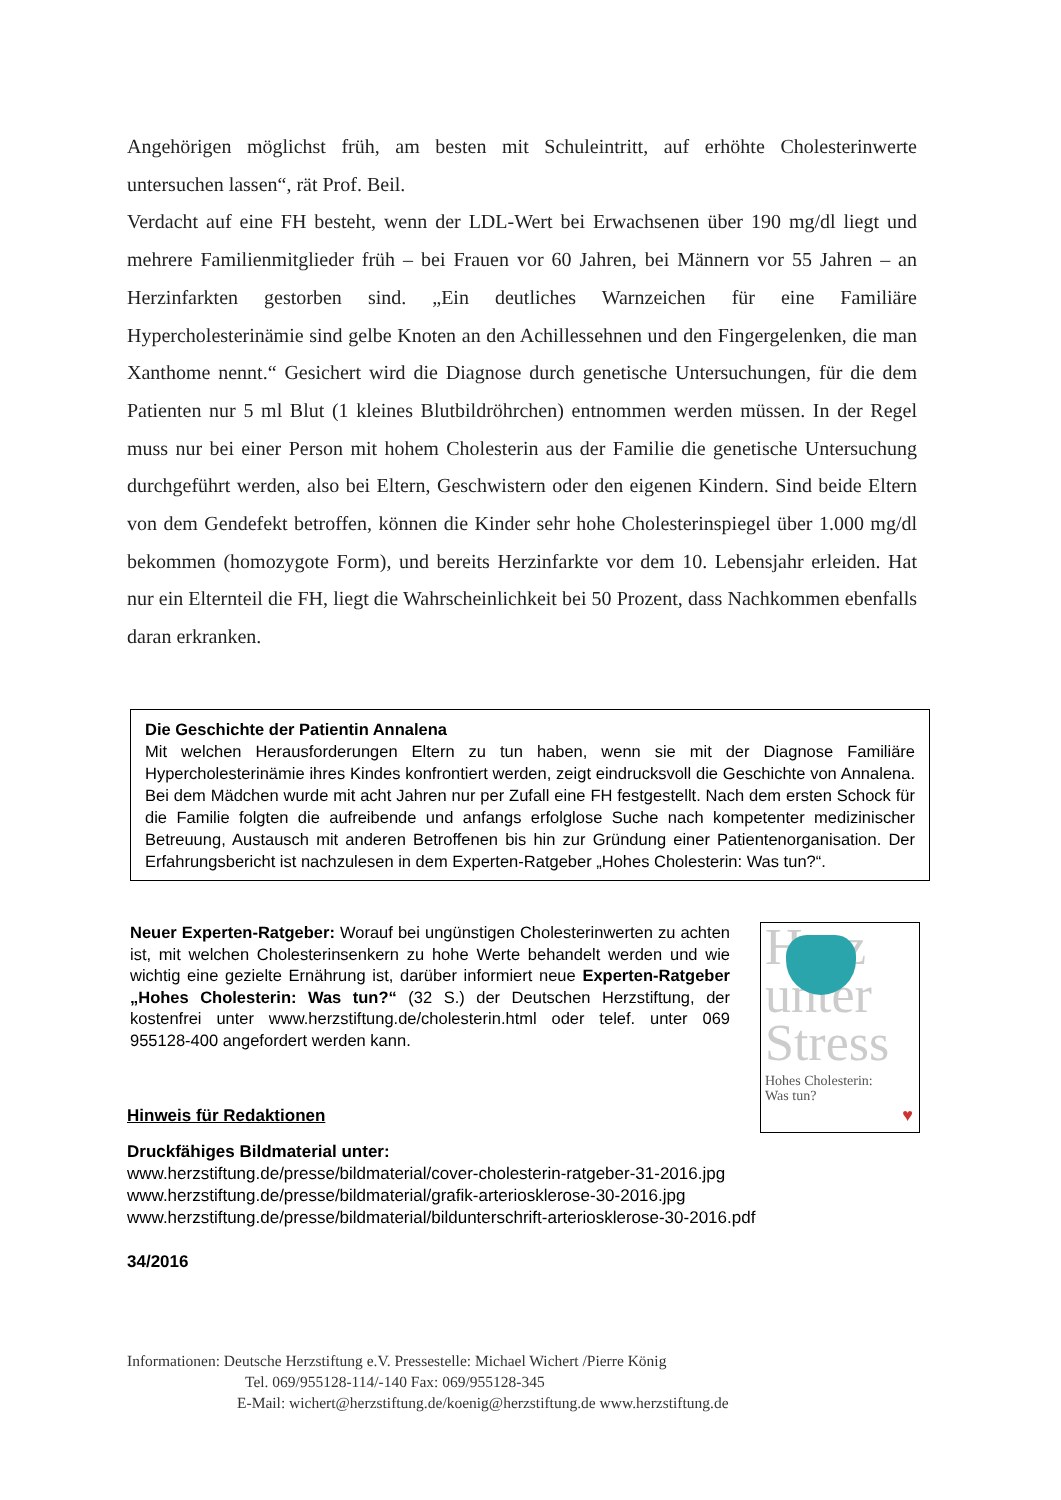Angehörigen möglichst früh, am besten mit Schuleintritt, auf erhöhte Cholesterinwerte untersuchen lassen“, rät Prof. Beil.
Verdacht auf eine FH besteht, wenn der LDL-Wert bei Erwachsenen über 190 mg/dl liegt und mehrere Familienmitglieder früh – bei Frauen vor 60 Jahren, bei Männern vor 55 Jahren – an Herzinfarkten gestorben sind. „Ein deutliches Warnzeichen für eine Familiäre Hypercholesterinämie sind gelbe Knoten an den Achillessehnen und den Fingergelenken, die man Xanthome nennt.“ Gesichert wird die Diagnose durch genetische Untersuchungen, für die dem Patienten nur 5 ml Blut (1 kleines Blutbildröhrchen) entnommen werden müssen. In der Regel muss nur bei einer Person mit hohem Cholesterin aus der Familie die genetische Untersuchung durchgeführt werden, also bei Eltern, Geschwistern oder den eigenen Kindern. Sind beide Eltern von dem Gendefekt betroffen, können die Kinder sehr hohe Cholesterinspiegel über 1.000 mg/dl bekommen (homozygote Form), und bereits Herzinfarkte vor dem 10. Lebensjahr erleiden. Hat nur ein Elternteil die FH, liegt die Wahrscheinlichkeit bei 50 Prozent, dass Nachkommen ebenfalls daran erkranken.
Die Geschichte der Patientin Annalena
Mit welchen Herausforderungen Eltern zu tun haben, wenn sie mit der Diagnose Familiäre Hypercholesterinämie ihres Kindes konfrontiert werden, zeigt eindrucksvoll die Geschichte von Annalena. Bei dem Mädchen wurde mit acht Jahren nur per Zufall eine FH festgestellt. Nach dem ersten Schock für die Familie folgten die aufreibende und anfangs erfolglose Suche nach kompetenter medizinischer Betreuung, Austausch mit anderen Betroffenen bis hin zur Gründung einer Patientenorganisation. Der Erfahrungsbericht ist nachzulesen in dem Experten-Ratgeber „Hohes Cholesterin: Was tun?“.
Neuer Experten-Ratgeber: Worauf bei ungünstigen Cholesterinwerten zu achten ist, mit welchen Cholesterinsenkern zu hohe Werte behandelt werden und wie wichtig eine gezielte Ernährung ist, darüber informiert neue Experten-Ratgeber „Hohes Cholesterin: Was tun?“ (32 S.) der Deutschen Herzstiftung, der kostenfrei unter www.herzstiftung.de/cholesterin.html oder telef. unter 069 955128-400 angefordert werden kann.
Herz
unter
Stress
Hohes Cholesterin:
Was tun?
♥
Hinweis für Redaktionen
Druckfähiges Bildmaterial unter:
www.herzstiftung.de/presse/bildmaterial/cover-cholesterin-ratgeber-31-2016.jpg
www.herzstiftung.de/presse/bildmaterial/grafik-arteriosklerose-30-2016.jpg
www.herzstiftung.de/presse/bildmaterial/bildunterschrift-arteriosklerose-30-2016.pdf
34/2016
Informationen: Deutsche Herzstiftung e.V. Pressestelle: Michael Wichert /Pierre König
Tel. 069/955128-114/-140 Fax: 069/955128-345
E-Mail: wichert@herzstiftung.de/koenig@herzstiftung.de www.herzstiftung.de